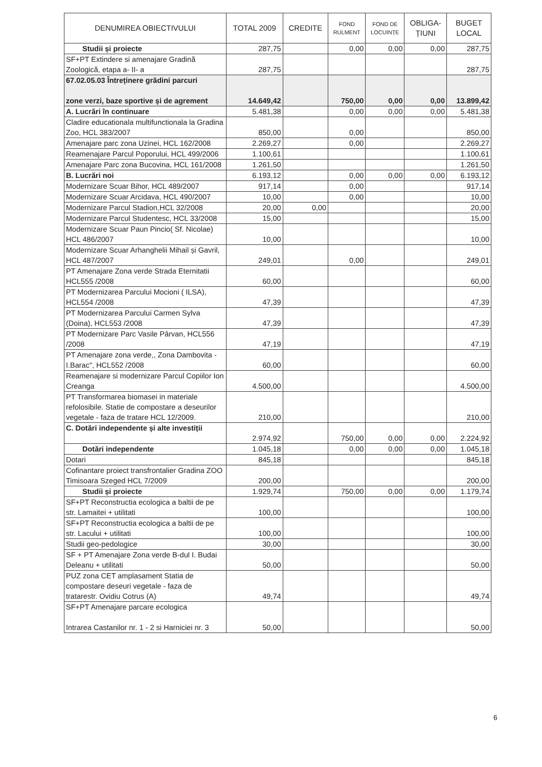| DENUMIREA OBIECTIVULUI | TOTAL 2009 | CREDITE | FOND RULMENT | FOND DE LOCUINȚE | OBLIGA- ȚIUNI | BUGET LOCAL |
| --- | --- | --- | --- | --- | --- | --- |
| Studii și proiecte | 287,75 | | 0,00 | 0,00 | 0,00 | 287,75 |
| SF+PT Extindere si amenajare Gradină Zoologică, etapa a- II- a | 287,75 | | | | | 287,75 |
| 67.02.05.03 Întreținere grădini parcuri zone verzi, baze sportive și de agrement | 14.649,42 | | 750,00 | 0,00 | 0,00 | 13.899,42 |
| A. Lucrări în continuare | 5.481,38 | | 0,00 | 0,00 | 0,00 | 5.481,38 |
| Cladire educationala multifunctionala la Gradina Zoo, HCL 383/2007 | 850,00 | | 0,00 | | | 850,00 |
| Amenajare parc zona Uzinei, HCL 162/2008 | 2.269,27 | | 0,00 | | | 2.269,27 |
| Reamenajare Parcul Poporului, HCL 499/2006 | 1.100,61 | | | | | 1.100,61 |
| Amenajare Parc zona Bucovina, HCL 161/2008 | 1.261,50 | | | | | 1.261,50 |
| B. Lucrări noi | 6.193,12 | | 0,00 | 0,00 | 0,00 | 6.193,12 |
| Modernizare Scuar Bihor, HCL 489/2007 | 917,14 | | 0,00 | | | 917,14 |
| Modernizare Scuar Arcidava, HCL 490/2007 | 10,00 | | 0,00 | | | 10,00 |
| Modernizare Parcul Stadion,HCL 32/2008 | 20,00 | 0,00 | | | | 20,00 |
| Modernizare Parcul Studentesc, HCL 33/2008 | 15,00 | | | | | 15,00 |
| Modernizare Scuar Paun Pincio( Sf. Nicolae) HCL 486/2007 | 10,00 | | | | | 10,00 |
| Modernizare Scuar Arhanghelii Mihail și Gavril, HCL 487/2007 | 249,01 | | 0,00 | | | 249,01 |
| PT Amenajare Zona verde Strada Eternitatii HCL555 /2008 | 60,00 | | | | | 60,00 |
| PT Modernizarea Parcului Mocioni ( ILSA), HCL554 /2008 | 47,39 | | | | | 47,39 |
| PT Modernizarea Parcului Carmen Sylva (Doina), HCL553 /2008 | 47,39 | | | | | 47,39 |
| PT Modernizare Parc Vasile Pârvan, HCL556 /2008 | 47,19 | | | | | 47,19 |
| PT Amenajare zona verde,, Zona Dambovita -I.Barac", HCL552 /2008 | 60,00 | | | | | 60,00 |
| Reamenajare si modernizare Parcul Copiilor Ion Creanga | 4.500,00 | | | | | 4.500,00 |
| PT Transformarea biomasei in materiale refolosibile. Statie de compostare a deseurilor vegetale - faza de tratare HCL 12/2009. | 210,00 | | | | | 210,00 |
| C. Dotări independente și alte investiții | 2.974,92 | | 750,00 | 0,00 | 0,00 | 2.224,92 |
| Dotări independente | 1.045,18 | | 0,00 | 0,00 | 0,00 | 1.045,18 |
| Dotari | 845,18 | | | | | 845,18 |
| Cofinantare proiect transfrontalier Gradina ZOO Timisoara Szeged HCL 7/2009 | 200,00 | | | | | 200,00 |
| Studii și proiecte | 1.929,74 | | 750,00 | 0,00 | 0,00 | 1.179,74 |
| SF+PT Reconstructia ecologica a baltii de pe str. Lamaitei + utilitati | 100,00 | | | | | 100,00 |
| SF+PT Reconstructia ecologica a baltii de pe str. Lacului + utilitati | 100,00 | | | | | 100,00 |
| Studii geo-pedologice | 30,00 | | | | | 30,00 |
| SF + PT Amenajare Zona verde B-dul I. Budai Deleanu + utilitati | 50,00 | | | | | 50,00 |
| PUZ zona CET amplasament Statia de compostare deseuri vegetale - faza de tratarestr. Ovidiu Cotrus (A) | 49,74 | | | | | 49,74 |
| SF+PT Amenajare parcare ecologica Intrarea Castanilor nr. 1 - 2 si Harniciei nr. 3 | 50,00 | | | | | 50,00 |
6